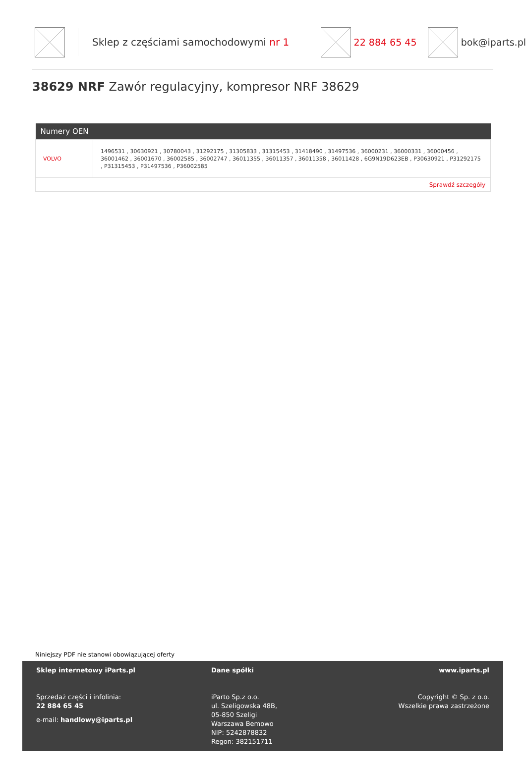Sklep z częściami samochodowymi nr 1 22 884 65 45 bok@iparts.pl
38629 NRF Zawór regulacyjny, kompresor NRF 38629
| Numery OEN | |
| --- | --- |
| VOLVO | 1496531 , 30630921 , 30780043 , 31292175 , 31305833 , 31315453 , 31418490 , 31497536 , 36000231 , 36000331 , 36000456 , 36001462 , 36001670 , 36002585 , 36002747 , 36011355 , 36011357 , 36011358 , 36011428 , 6G9N19D623EB , P30630921 , P31292175 , P31315453 , P31497536 , P36002585 |
| Sprawdź szczegóły | |
Niniejszy PDF nie stanowi obowiązującej oferty
Sklep internetowy iParts.pl
Sprzedaż części i infolinia:
22 884 65 45
e-mail: handlowy@iparts.pl
Dane spółki
iParto Sp.z o.o.
ul. Szeligowska 48B,
05-850 Szeligi
Warszawa Bemowo
NIP: 5242878832
Regon: 382151711
www.iparts.pl
Copyright © Sp. z o.o.
Wszelkie prawa zastrzeżone